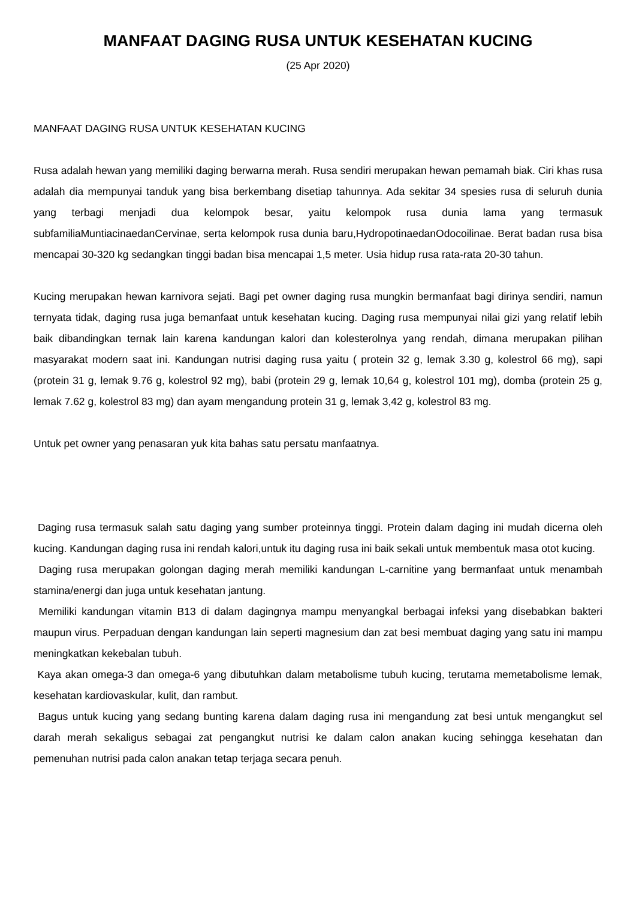MANFAAT DAGING RUSA UNTUK KESEHATAN KUCING
(25 Apr 2020)
MANFAAT DAGING RUSA UNTUK KESEHATAN KUCING
Rusa adalah hewan yang memiliki daging berwarna merah. Rusa sendiri merupakan hewan pemamah biak. Ciri khas rusa adalah dia mempunyai tanduk yang bisa berkembang disetiap tahunnya. Ada sekitar 34 spesies rusa di seluruh dunia yang terbagi menjadi dua kelompok besar, yaitu kelompok rusa dunia lama yang termasuk subfamiliaMuntiacinaedanCervinae, serta kelompok rusa dunia baru,HydropotinaedanOdocoilinae. Berat badan rusa bisa mencapai 30-320 kg sedangkan tinggi badan bisa mencapai 1,5 meter. Usia hidup rusa rata-rata 20-30 tahun.
Kucing merupakan hewan karnivora sejati. Bagi pet owner daging rusa mungkin bermanfaat bagi dirinya sendiri, namun ternyata tidak, daging rusa juga bemanfaat untuk kesehatan kucing. Daging rusa mempunyai nilai gizi yang relatif lebih baik dibandingkan ternak lain karena kandungan kalori dan kolesterolnya yang rendah, dimana merupakan pilihan masyarakat modern saat ini. Kandungan nutrisi daging rusa yaitu ( protein 32 g, lemak 3.30 g, kolestrol 66 mg), sapi (protein 31 g, lemak 9.76 g, kolestrol 92 mg), babi (protein 29 g, lemak 10,64 g, kolestrol 101 mg), domba (protein 25 g, lemak 7.62 g, kolestrol 83 mg) dan ayam mengandung protein 31 g, lemak 3,42 g, kolestrol 83 mg.
Untuk pet owner yang penasaran yuk kita bahas satu persatu manfaatnya.
Daging rusa termasuk salah satu daging yang sumber proteinnya tinggi. Protein dalam daging ini mudah dicerna oleh kucing. Kandungan daging rusa ini rendah kalori,untuk itu daging rusa ini baik sekali untuk membentuk masa otot kucing.
Daging rusa merupakan golongan daging merah memiliki kandungan L-carnitine yang bermanfaat untuk menambah stamina/energi dan juga untuk kesehatan jantung.
Memiliki kandungan vitamin B13 di dalam dagingnya mampu menyangkal berbagai infeksi yang disebabkan bakteri maupun virus. Perpaduan dengan kandungan lain seperti magnesium dan zat besi membuat daging yang satu ini mampu meningkatkan kekebalan tubuh.
Kaya akan omega-3 dan omega-6 yang dibutuhkan dalam metabolisme tubuh kucing, terutama memetabolisme lemak, kesehatan kardiovaskular, kulit, dan rambut.
Bagus untuk kucing yang sedang bunting karena dalam daging rusa ini mengandung zat besi untuk mengangkut sel darah merah sekaligus sebagai zat pengangkut nutrisi ke dalam calon anakan kucing sehingga kesehatan dan pemenuhan nutrisi pada calon anakan tetap terjaga secara penuh.